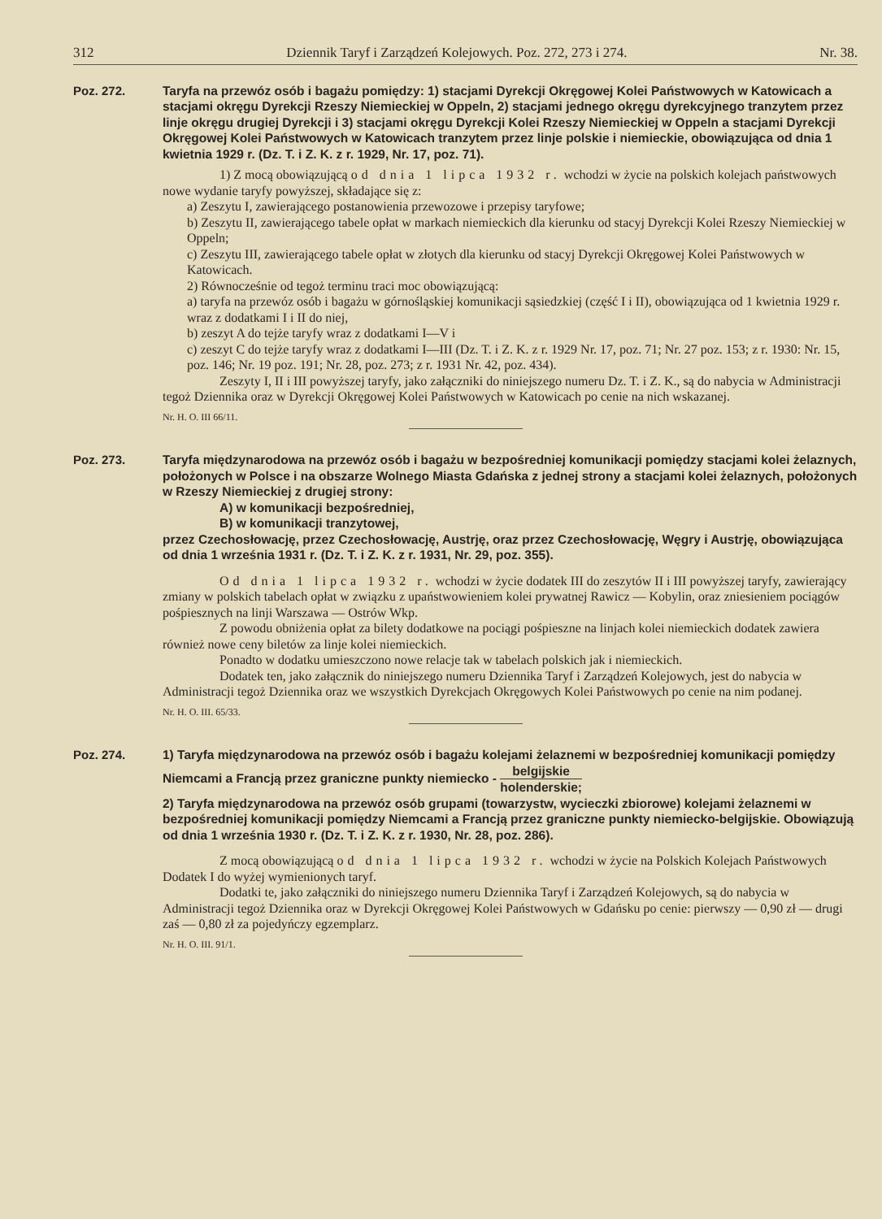312 Dziennik Taryf i Zarządzeń Kolejowych. Poz. 272, 273 i 274. Nr. 38.
Poz. 272. Taryfa na przewóz osób i bagażu pomiędzy: 1) stacjami Dyrekcji Okręgowej Kolei Państwowych w Katowicach a stacjami okręgu Dyrekcji Rzeszy Niemieckiej w Oppeln, 2) stacjami jednego okręgu dyrekcyjnego tranzytem przez linje okręgu drugiej Dyrekcji i 3) stacjami okręgu Dyrekcji Kolei Rzeszy Niemieckiej w Oppeln a stacjami Dyrekcji Okręgowej Kolei Państwowych w Katowicach tranzytem przez linje polskie i niemieckie, obowiązująca od dnia 1 kwietnia 1929 r. (Dz. T. i Z. K. z r. 1929, Nr. 17, poz. 71).
1) Z mocą obowiązującą od dnia 1 lipca 1932 r. wchodzi w życie na polskich kolejach państwowych nowe wydanie taryfy powyższej, składające się z:
a) Zeszytu I, zawierającego postanowienia przewozowe i przepisy taryfowe;
b) Zeszytu II, zawierającego tabele opłat w markach niemieckich dla kierunku od stacyj Dyrekcji Kolei Rzeszy Niemieckiej w Oppeln;
c) Zeszytu III, zawierającego tabele opłat w złotych dla kierunku od stacyj Dyrekcji Okręgowej Kolei Państwowych w Katowicach.
2) Równocześnie od tegoż terminu traci moc obowiązującą:
a) taryfa na przewóz osób i bagażu w górnośląskiej komunikacji sąsiedzkiej (część I i II), obowiązująca od 1 kwietnia 1929 r. wraz z dodatkami I i II do niej,
b) zeszyt A do tejże taryfy wraz z dodatkami I—V i
c) zeszyt C do tejże taryfy wraz z dodatkami I—III (Dz. T. i Z. K. z r. 1929 Nr. 17, poz. 71; Nr. 27 poz. 153; z r. 1930: Nr. 15, poz. 146; Nr. 19 poz. 191; Nr. 28, poz. 273; z r. 1931 Nr. 42, poz. 434).
Zeszyty I, II i III powyższej taryfy, jako załączniki do niniejszego numeru Dz. T. i Z. K., są do nabycia w Administracji tegoż Dziennika oraz w Dyrekcji Okręgowej Kolei Państwowych w Katowicach po cenie na nich wskazanej.
Nr. H. O. III 66/11.
Poz. 273. Taryfa międzynarodowa na przewóz osób i bagażu w bezpośredniej komunikacji pomiędzy stacjami kolei żelaznych, położonych w Polsce i na obszarze Wolnego Miasta Gdańska z jednej strony a stacjami kolei żelaznych, położonych w Rzeszy Niemieckiej z drugiej strony:
A) w komunikacji bezpośredniej,
B) w komunikacji tranzytowej,
przez Czechosłowację, przez Czechosłowację, Austrję, oraz przez Czechosłowację, Węgry i Austrję, obowiązująca od dnia 1 września 1931 r. (Dz. T. i Z. K. z r. 1931, Nr. 29, poz. 355).
Od dnia 1 lipca 1932 r. wchodzi w życie dodatek III do zeszytów II i III powyższej taryfy, zawierający zmiany w polskich tabelach opłat w związku z upaństwowieniem kolei prywatnej Rawicz — Kobylin, oraz zniesieniem pociągów pośpiesznych na linji Warszawa — Ostrów Wkp.
Z powodu obniżenia opłat za bilety dodatkowe na pociągi pośpieszne na linjach kolei niemieckich dodatek zawiera również nowe ceny biletów za linje kolei niemieckich.
Ponadto w dodatku umieszczono nowe relacje tak w tabelach polskich jak i niemieckich.
Dodatek ten, jako załącznik do niniejszego numeru Dziennika Taryf i Zarządzeń Kolejowych, jest do nabycia w Administracji tegoż Dziennika oraz we wszystkich Dyrekcjach Okręgowych Kolei Państwowych po cenie na nim podanej.
Nr. H. O. III. 65/33.
Poz. 274. 1) Taryfa międzynarodowa na przewóz osób i bagażu kolejami żelaznemi w bezpośredniej komunikacji pomiędzy Niemcami a Francją przez graniczne punkty niemiecko - belgijskie holenderskie;
2) Taryfa międzynarodowa na przewóz osób grupami (towarzystw, wycieczki zbiorowe) kolejami żelaznemi w bezpośredniej komunikacji pomiędzy Niemcami a Francją przez graniczne punkty niemiecko-belgijskie. Obowiązują od dnia 1 września 1930 r. (Dz. T. i Z. K. z r. 1930, Nr. 28, poz. 286).
Z mocą obowiązującą od dnia 1 lipca 1932 r. wchodzi w życie na Polskich Kolejach Państwowych Dodatek I do wyżej wymienionych taryf.
Dodatki te, jako załączniki do niniejszego numeru Dziennika Taryf i Zarządzeń Kolejowych, są do nabycia w Administracji tegoż Dziennika oraz w Dyrekcji Okręgowej Kolei Państwowych w Gdańsku po cenie: pierwszy — 0,90 zł — drugi zaś — 0,80 zł za pojedyńczy egzemplarz.
Nr. H. O. III. 91/1.